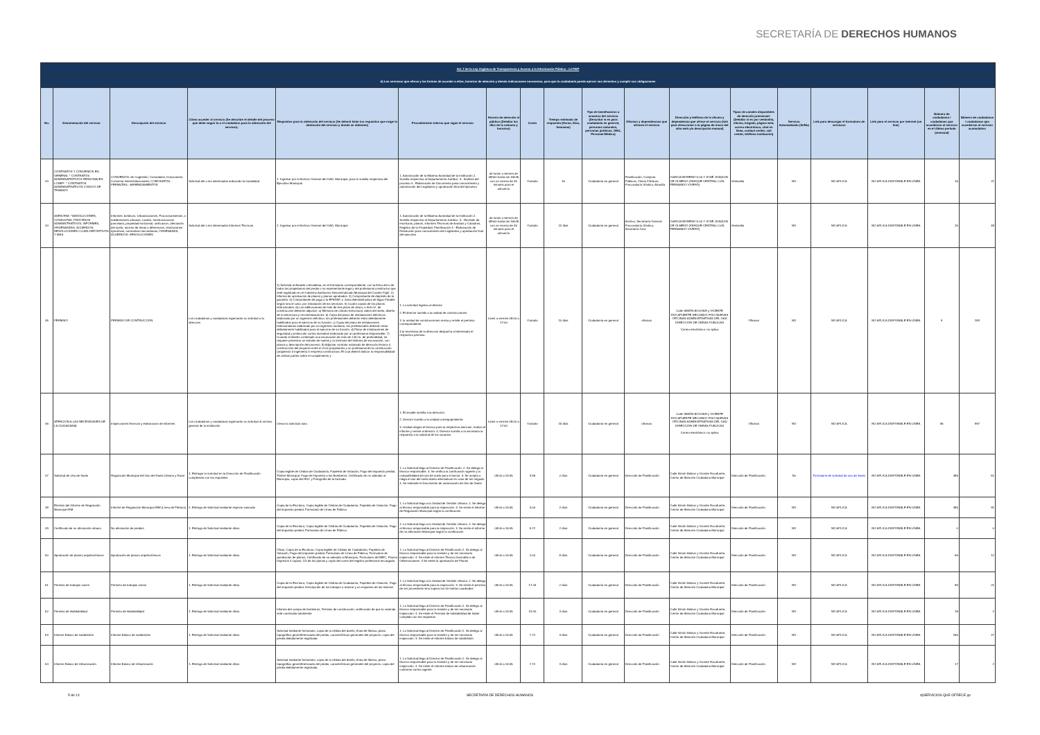SECRETARÍA DE DERECHOS HUMANOS
| Art. 7 de la Ley Orgánica de Transparencia y Acceso a la Información Pública - LOTAIP | | | | | | | | | | | | | | | | | |
| d) Los servicios que ofrece y las formas de acceder a ellos, horarios de atención y demás indicaciones necesarias, para que la ciudadanía pueda ejercer sus derechos y cumplir sus obligaciones | | | | | | | | | | | | | | | | | |
| No. | Denominación del servicio | Descripción del servicio | Cómo acceder al servicio (Se describe el detalle del proceso que debe seguir la o el ciudadano para la obtención del servicio). | Requisitos para la obtención del servicio (Se deberá listar los requisitos que exige la obtención del servicio y donde se obtienen) | Procedimiento interno que sigue el servicio | Horario de atención al público (Detallar los días de la semana y horarios) | Costo | Tiempo estimado de respuesta (Horas, Días, Semanas) | Tipo de beneficiarios o usuarios del servicio (Describir si es para ciudadanía en general, personas naturales, personas jurídicas, ONG, Personal Médico) | Oficinas y dependencias que ofrecen el servicio | Dirección y teléfono de la oficina y dependencia que ofrece el servicio (link para direccionar a la página de inicio del sitio web y/o descripción manual) | Tipos de canales disponibles de atención presencial: (Detallar si es por ventanilla, oficina, brigada, página web, correo electrónico, chat en línea, contact center, call center, teléfono institución) | Servicio Automatizado (Si/No) | Link para descargar el formulario de servicios | Link para el servicio por internet (on line) | Número de ciudadanos / ciudadanas que accedieron al servicio en el último período (mensual) | Número de ciudadanos / ciudadanas que accedieron al servicio acumulativo |
| 43 | CONTRATOS Y CONVENIOS EN GENERAL * CONTRATOS ADMINISATRITIVOS PERSONALES LOSEP- * CONTRATOS ADMINISATRATIVOS CODIGO DE TRABAJO | CONVENIOS: de Cogestión, Comodatos, Donaciones, Convenio Interinstitucionales; COMODATOS. - PERMUTAS.- ARRENDAMIENTOS | Solicitud del o los interesados indicando la modalidad | 1. Ingresar por el Archivo General del GAD. Municipal, para la sumilla respectiva del Ejecutivo Municipal | 1. Autorización de la Máxima Autoridad de la Institución 2. Sumilla respectiva al Departamento Jurídico. 3.- Análisis del proceso 4.- Elaboración de Documento pasa conocimiento y autorización del Legislativo y aprobación final del ejecutivo | de lunes a viernes de 08h00 hasta las 16h45 con un receso de 45 minutos para el almuerzo | Gratuito | 15 | Ciudadanía en general | Planificación, Compras Públicas, Obras Públicas, Procuraduría Síndica, Alcaldía | GARCIA MORENO 5-00 Y JOSÉ JOAQUIN DE OLMEDO (PARQUE CENTRAL LUIS FERNANDO VIVERO) | Ventanilla | NO | NO APLICA | NO APLICA DISPONIBLE EN LÍNEA | 15 | 21 |
| 44 | ASESORIA -*ABSOLUCIONES, CONSULTAS, PROCESOS ADMINISTRATIVOS, INFORMES, ORDENANZAS. ACUERDOS, RESOLUCIONES CLUBS DEPORTIVOS Y MAS | Informes Jurídicos, Urbanizaciones, Fraccionamientos, o subdivisiones urbanas, rurales, reestructuracion parcelaria, propiedad horizontal, unificacion, afectación del suelo, exceso de áreas o diferencias, resoluciones ejecutivas, normativas secundarias, ORDENANZA, ACUERDOS, RESOLUCIONES | Solicitud del o los interesados Informes Técnicos | 1. Ingresar por el Archivo General del GAD. Municipal. | 1. Autorización de la Máxima Autoridad de la Institución 2. Sumilla respectiva al Departamento Jurídico. 3.- Revisión de escrituras, planos, informes Técnicos de Avalúos y Catastros, Registro de la Propiedad, Planificación 4.- Elaboración de Resolución para conocimiento del Legislativo y aprobación final del ejecutivo | de lunes a viernes de 08h00 hasta las 16h45 con un receso de 45 minutos para el almuerzo | Gratuito | 22 días | Ciudadanía en general | Archivo, Secretaría General Procuraduría Síndica, Secretaría Gral. | GARCIA MORENO 5-00 Y JOSÉ JOAQUIN DE OLMEDO (PARQUE CENTRAL LUIS FERNANDO VIVERO) | Ventanilla | NO | NO APLICA | NO APLICA DISPONIBLE EN LÍNEA | 25 | 48 |
| 45 | PERMISO | PERMISO DE CONTRUCCION | Los ciudadanos y ciudadanas ingresarán su solicitud a la direccion | 1) Solicitud al Alcalde o Alcaldesa, en el formulario correspondiente, con la firma del o de todos los propietarios del predio o su representante legal y del profesional constructor que esté registrado en el Gobierno Autónomo Descentralizado Municipal del Cantón Pujilí. 2) Informe de aprobación de planos y planos aprobados. 3) Comprobante de depósito de la garantía. 4) Comprobante de pago a la EPAPAP, o Junta Administradora de Agua Potable según sea el caso, por instalación de los servicios. 5) Cuatro copias de los planos estructurales, 6) Las edificaciones de más de tres pisos de altura, o 500 m². de construcción deberán adjuntar: a) Memoria de cálculo estructural, datos del suelo, diseño de la estructura y recomendaciones. b) Copia del plano de instalaciones eléctricas elaborado por un ingeniero eléctrico, los profesionales deberán estar debidamente habilitados para el ejercicio de su función. c) Copia del plano de instalaciones hidrosanitarias elaborado por un ingeniero sanitario, los profesionales deberán estar debidamente habilitados para el ejercicio de su función. d) Plano de instalaciones de seguridad y protección contra incendios elaborado por un profesional responsable. 7) Cuando el diseño contemple una excavación de más de 2,50 m, de profundidad, se requiere presentar un estudio de suelos y la memoria del sistema de excavación, con planos y descripción del proceso. 8) Adjuntar contrato notariado de dirección técnica ó construcción del proyecto entre el ó los propietarios y un profesional de la construcción (arquitecto ó ingeniero) ó empresa constructora. El cual deberá indicar la responsabilidad de ambas partes sobre el cumplimiento y | 1. La solicitud ingresa al director 2. El director sumilla a la unidad de construcciones. 3. la unidad de construcciones revisa y remite el permiso correspondiente. 4.la secretaria de la direccion despacha al interesado el respectivo permiso. | lunes a viernes 08:00 a 17:00 | Gratuito | 10 días | Ciudadanía en general | oficinas | Calle SIMÓN BOLIVAR y VICENTE ROCAFUERTE SEGUNDO PISO NUEVAS OFICINAS ADMINISTRATIVAS DEL GAD DIRECCION DE OBRAS PUBLICAS Correo electrónico: no aplica | Oficinas | NO | NO APLICA | NO APLICA DISPONIBLE EN LÍNEA | 9 | 183 |
| 46 | ATENCION A LAS NECESIDADES DE LA CIUDADANIA | Inspecciones técnicas y elaboracion de informes | Los ciudadanos y ciudadanas ingresarán su solicitud al archivo general de la institución | Llenar la solicitud clara | 1. El alcalde sumilla a la direccion. 2. Director sumilla a la unidad correspopndiente. 3. Unidad asigna el tecnico para la respectiva atencion, realiza el informe y remite al director. 4. Director sumilla a la secretaria la respuesta a la solicitud de los usuarios | lunes a viernes 08:00 a 17:00 | Gratuito | 15 días | Ciudadanía en general | oficinas | Calle SIMÓN BOLIVAR y VICENTE ROCAFUERTE SEGUNDO PISO NUEVAS OFICINAS ADMINISTRATIVAS DEL GAD DIRECCION DE OBRAS PUBLICAS Correo electrónico: no aplica | Oficinas | NO | NO APLICA | NO APLICA DISPONIBLE EN LÍNEA | 65 | 997 |
| 47 | Solicitud de Uso de Suelo | Regulación Municipal del Uso del Suelo Urbano y Rural | 1. Entregar la solicitud en la Dirección de Planificación cumpliendo con los requisitos | Copia legible de Cédula de Ciudadanía, Papeleta de Votación, Pago del impuesto predial, Timbre Municipal, Pago de Impuesto a los Bomberos, Certificado de no adeudar al Municipio, copia del RUC y Fotografía de la fachada. | 1. La Solicitud llega al Director de Planificación. 2. Se delega al técnico responsable. 3. Se verifica la zonificación vigente y la compatibilidad del uso de suelo para el sector. 3. Se acepta o niega el uso del suelo danto alternativas en caso de ser negado. 4. Se extiende el Documento de autorización de Uso de Suelo | 08:00 a 16:45 | 3.96 | 2 días | Ciudadanía en general | Dirección de Planificación | Calle Simón Bolivar y Vicente Rocafuerte, Centro de Atención Ciudadana Municipal | Dirección de Planificación | No | Formulario de solicitud de uso de Suelo | NO APLICA DISPONIBLE EN LÍNEA | 485 | 51 |
| 48 | Emisión del Informe de Regulación Municipal IRM | Informe de Regulación Municipal IRM (Línea de Fábrica) | 1. Entrega de Solicitud mediante especie valorada | Copia de la Escritura, Copia legible de Cédula de Ciudadanía, Papeleta de Votación, Pago del impuesto predial, Formulario de Línea de Fábrica | 1. La Solicitud llega a la Unidad de Gestión Urbana. 2. Se delega al técnico responsable para la inspección. 3. Se emite el informe de Regulación Municipal según la zonificación | 08:00 a 16:45 | 3.00 | 2 días | Ciudadanía en general | Dirección de Planificación | Calle Simón Bolivar y Vicente Rocafuerte, Centro de Atención Ciudadana Municipal | Dirección de Planificación | NO | NO APLICA | NO APLICA DISPONIBLE EN LÍNEA | 485 | 91 |
| 49 | Certificado de no afectación urbano | No afectación de predios | 1. Entrega de Solicitud mediante oficio | Copia de la Escritura, Copia legible de Cédula de Ciudadanía, Papeleta de Votación, Pago del impuesto predial, Formulario de Línea de Fábrica | 1. La Solicitud llega a la Unidad de Gestión Urbana. 2. Se delega al técnico responsable para la inspección. 3. Se emite el informe de no afectación Municipal según la zonificación | 08:00 a 16:45 | 9.72 | 2 días | Ciudadanía en general | Dirección de Planificación | Calle Simón Bolivar y Vicente Rocafuerte, Centro de Atención Ciudadana Municipal | Dirección de Planificación | NO | NO APLICA | NO APLICA DISPONIBLE EN LÍNEA | 0 | 0 |
| 50 | Aprobación de planos arquitectónicos | Aprobación de planos arquitectónicos | 1. Entrega de Solicitud mediante oficio | Oficio, Copia de la Escritura, Copia legible de Cédula de Ciudadanía, Papeleta de Votación, Pago del impuesto predial, Formulario de Línea de Fábrica, Formulario de aprobación de planos, Certificado de no adeudar al Municipio, Formulario del INEC, Planos Impresos 4 copias, CD de los planos y copia del carne del registro profesional encargado. | 1. La Solicitud llega al Director de Planificación 2. Se delega al técnico responsable para la revisión y de ser necesario inspección. 3. Se emite el informe Técnico favorable o de Observaciones. 4 Se emite la aprobación de Planos | 08:00 a 16:45 | 2.00 | 8 días | Ciudadanía en general | Dirección de Planificación | Calle Simón Bolivar y Vicente Rocafuerte, Centro de Atención Ciudadana Municipal | Dirección de Planificación | NO | NO APLICA | NO APLICA DISPONIBLE EN LÍNEA | 56 | 12 |
| 51 | Permiso de trabajos varios | Permiso de trabajos varios | 1. Entrega de Solicitud mediante oficio | Copia de la Escritura, Copia legible de Cédula de Ciudadanía, Papeleta de Votación, Pago del impuesto predial, Descripción de los trabajos a realizar y un esquema de los mismos | 1. La Solicitud llega a la Unidad de Gestión Urbana. 2. Se delega al técnico responsable para la inspección. 3. Se emite el permiso de ser procedente sino supera los 40 metros cuadrados | 08:00 a 16:45 | 17.44 | 2 días | Ciudadanía en general | Dirección de Planificación | Calle Simón Bolivar y Vicente Rocafuerte, Centro de Atención Ciudadana Municipal | Dirección de Planificación | NO | NO APLICA | NO APLICA DISPONIBLE EN LÍNEA | 89 | 21 |
| 52 | Permiso de Habitabilidad | Permiso de Habitabilidad | 1. Entrega de Solicitud mediante oficio | Informe del cuerpo de bomberos, Permiso de construcción, verificación de que la vivienda esté construida totalmente | 1. La Solicitud llega al Director de Planificación 2. Se delega al técnico responsable para la revisión y de ser necesario inspección. 3. Se emite el Permiso de habitabilidad de haber cumplido con los requisitos | 08:00 a 16:45 | 19.30 | 3 días | Ciudadanía en general | Dirección de Planificación | Calle Simón Bolivar y Vicente Rocafuerte, Centro de Atención Ciudadana Municipal | Dirección de Planificación | NO | NO APLICA | NO APLICA DISPONIBLE EN LÍNEA | 18 | 2 |
| 53 | Informe Básico de subdivisión | Informe Básico de subdivisión | 1. Entrega de Solicitud mediante oficio | Solicitud mediante formulario, copia de la cédula del dueño, línea de fábrica, plano topográfico georreferenciado del predio, características generales del proyecto, copia del predio debidamente registrada. | 1. La Solicitud llega al Director de Planificación 2. Se delega al técnico responsable para la revisión y de ser necesario inspección. 3. Se emite el informe básico de subdivisión | 08:00 a 16:45 | 7.72 | 3 días | Ciudadanía en general | Dirección de Planificación | Calle Simón Bolivar y Vicente Rocafuerte, Centro de Atención Ciudadana Municipal | Dirección de Planificación | NO | NO APLICA | NO APLICA DISPONIBLE EN LÍNEA | 155 | 27 |
| 54 | Informe Básico de Urbanización | Informe Básico de Urbanización | 1. Entrega de Solicitud mediante oficio | Solicitud mediante formulario, copia de la cédula del dueño, línea de fábrica, plano topográfico georreferenciado del predio, características generales del proyecto, copia del predio debidamente registrada. | 1. La Solicitud llega al Director de Planificación 2. Se delega al técnico responsable para la revisión y de ser necesario inspección. 3. Se emite el informe básico de urbanización conforme norma vigente | 08:00 a 16:45 | 7.72 | 3 días | Ciudadanía en general | Dirección de Planificación | Calle Simón Bolivar y Vicente Rocafuerte, Centro de Atención Ciudadana Municipal | Dirección de Planificación | NO | NO APLICA | NO APLICA DISPONIBLE EN LÍNEA | 17 | 2 |
5 de 14 SECRETARÍA DE DERECHOS HUMANOS d)SERVICIOS QUE OFRECE pp